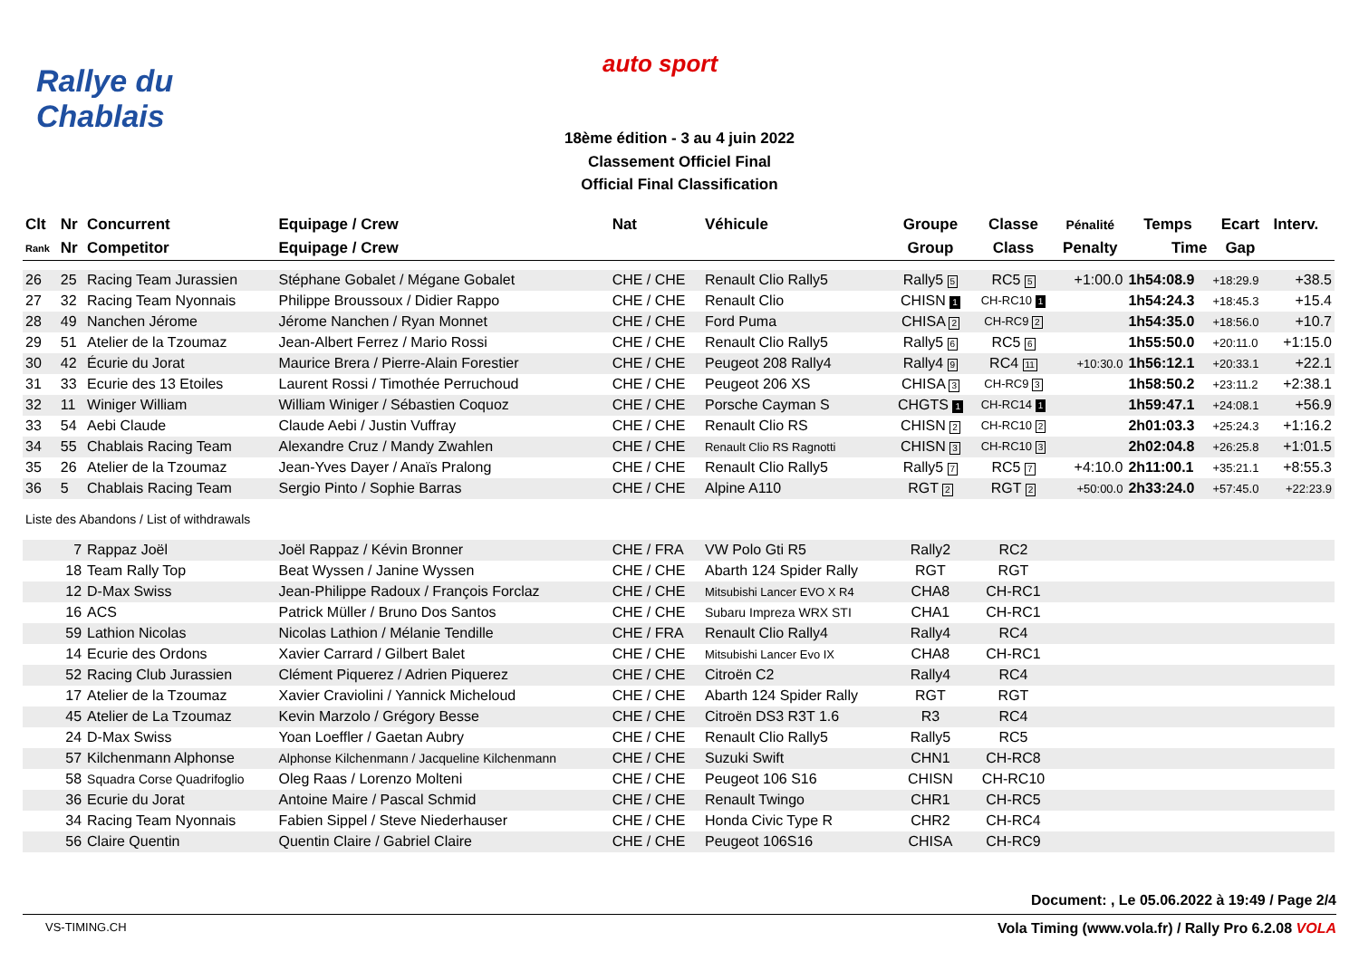Rallye du Chablais
auto sport
18ème édition - 3 au 4 juin 2022
Classement Officiel Final
Official Final Classification
| Clt | Nr | Concurrent | Equipage / Crew | Nat | Véhicule | Groupe | Classe | Pénalité | Temps | Ecart | Interv. |
| --- | --- | --- | --- | --- | --- | --- | --- | --- | --- | --- | --- |
| Rank | Nr | Competitor | Equipage / Crew | | | Group | Class | Penalty | Time | Gap | |
| 26 | 25 | Racing Team Jurassien | Stéphane Gobalet / Mégane Gobalet | CHE / CHE | Renault Clio Rally5 | Rally5 5 | RC5 5 | +1:00.0 | 1h54:08.9 | +18:29.9 | +38.5 |
| 27 | 32 | Racing Team Nyonnais | Philippe Broussoux / Didier Rappo | CHE / CHE | Renault Clio | CHISN 1 | CH-RC10 1 | | 1h54:24.3 | +18:45.3 | +15.4 |
| 28 | 49 | Nanchen Jérome | Jérome Nanchen / Ryan Monnet | CHE / CHE | Ford Puma | CHISA 2 | CH-RC9 2 | | 1h54:35.0 | +18:56.0 | +10.7 |
| 29 | 51 | Atelier de la Tzoumaz | Jean-Albert Ferrez / Mario Rossi | CHE / CHE | Renault Clio Rally5 | Rally5 6 | RC5 6 | | 1h55:50.0 | +20:11.0 | +1:15.0 |
| 30 | 42 | Écurie du Jorat | Maurice Brera / Pierre-Alain Forestier | CHE / CHE | Peugeot 208 Rally4 | Rally4 9 | RC4 11 | +10:30.0 | 1h56:12.1 | +20:33.1 | +22.1 |
| 31 | 33 | Ecurie des 13 Etoiles | Laurent Rossi / Timothée Perruchoud | CHE / CHE | Peugeot 206 XS | CHISA 3 | CH-RC9 3 | | 1h58:50.2 | +23:11.2 | +2:38.1 |
| 32 | 11 | Winiger William | William Winiger / Sébastien Coquoz | CHE / CHE | Porsche Cayman S | CHGTS 1 | CH-RC14 1 | | 1h59:47.1 | +24:08.1 | +56.9 |
| 33 | 54 | Aebi Claude | Claude Aebi / Justin Vuffray | CHE / CHE | Renault Clio RS | CHISN 2 | CH-RC10 2 | | 2h01:03.3 | +25:24.3 | +1:16.2 |
| 34 | 55 | Chablais Racing Team | Alexandre Cruz / Mandy Zwahlen | CHE / CHE | Renault Clio RS Ragnotti | CHISN 3 | CH-RC10 3 | | 2h02:04.8 | +26:25.8 | +1:01.5 |
| 35 | 26 | Atelier de la Tzoumaz | Jean-Yves Dayer / Anaïs Pralong | CHE / CHE | Renault Clio Rally5 | Rally5 7 | RC5 7 | +4:10.0 | 2h11:00.1 | +35:21.1 | +8:55.3 |
| 36 | 5 | Chablais Racing Team | Sergio Pinto / Sophie Barras | CHE / CHE | Alpine A110 | RGT 2 | RGT 2 | +50:00.0 | 2h33:24.0 | +57:45.0 | +22:23.9 |
| Liste des Abandons / List of withdrawals | | | | | | | | | | | |
| | 7 | Rappaz Joël | Joël Rappaz / Kévin Bronner | CHE / FRA | VW Polo Gti R5 | Rally2 | RC2 | | | | |
| | 18 | Team Rally Top | Beat Wyssen / Janine Wyssen | CHE / CHE | Abarth 124 Spider Rally | RGT | RGT | | | | |
| | 12 | D-Max Swiss | Jean-Philippe Radoux / François Forclaz | CHE / CHE | Mitsubishi Lancer EVO X R4 | CHA8 | CH-RC1 | | | | |
| | 16 | ACS | Patrick Müller / Bruno Dos Santos | CHE / CHE | Subaru Impreza WRX STI | CHA1 | CH-RC1 | | | | |
| | 59 | Lathion Nicolas | Nicolas Lathion / Mélanie Tendille | CHE / FRA | Renault Clio Rally4 | Rally4 | RC4 | | | | |
| | 14 | Ecurie des Ordons | Xavier Carrard / Gilbert Balet | CHE / CHE | Mitsubishi Lancer Evo IX | CHA8 | CH-RC1 | | | | |
| | 52 | Racing Club Jurassien | Clément Piquerez / Adrien Piquerez | CHE / CHE | Citroën C2 | Rally4 | RC4 | | | | |
| | 17 | Atelier de la Tzoumaz | Xavier Craviolini / Yannick Micheloud | CHE / CHE | Abarth 124 Spider Rally | RGT | RGT | | | | |
| | 45 | Atelier de La Tzoumaz | Kevin Marzolo / Grégory Besse | CHE / CHE | Citroën DS3 R3T 1.6 | R3 | RC4 | | | | |
| | 24 | D-Max Swiss | Yoan Loeffler / Gaetan Aubry | CHE / CHE | Renault Clio Rally5 | Rally5 | RC5 | | | | |
| | 57 | Kilchenmann Alphonse | Alphonse Kilchenmann / Jacqueline Kilchenmann | CHE / CHE | Suzuki Swift | CHN1 | CH-RC8 | | | | |
| | 58 | Squadra Corse Quadrifoglio | Oleg Raas / Lorenzo Molteni | CHE / CHE | Peugeot 106 S16 | CHISN | CH-RC10 | | | | |
| | 36 | Ecurie du Jorat | Antoine Maire / Pascal Schmid | CHE / CHE | Renault Twingo | CHR1 | CH-RC5 | | | | |
| | 34 | Racing Team Nyonnais | Fabien Sippel / Steve Niederhauser | CHE / CHE | Honda Civic Type R | CHR2 | CH-RC4 | | | | |
| | 56 | Claire Quentin | Quentin Claire / Gabriel Claire | CHE / CHE | Peugeot 106S16 | CHISA | CH-RC9 | | | | |
Document: , Le 05.06.2022 à 19:49 / Page 2/4
VS-TIMING.CH Vola Timing (www.vola.fr) / Rally Pro 6.2.08 VOLA